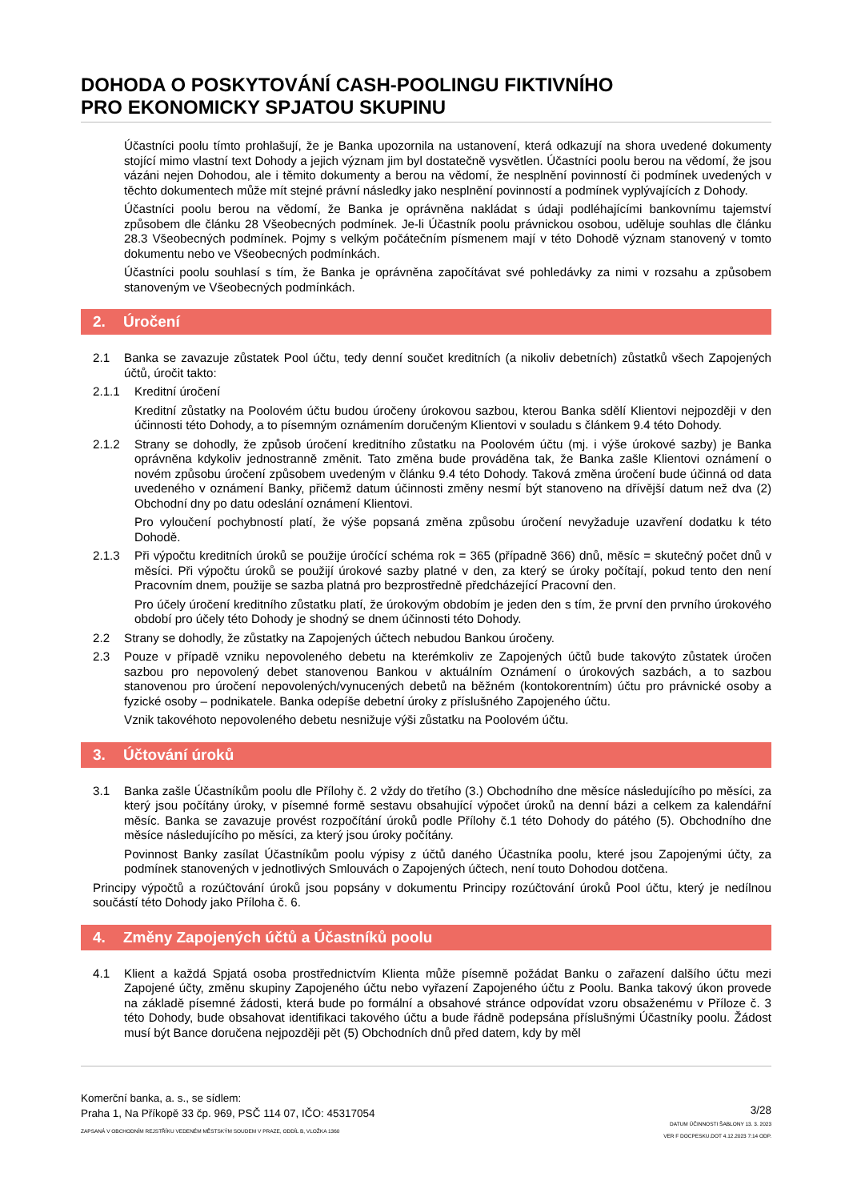DOHODA O POSKYTOVÁNÍ CASH-POOLINGU FIKTIVNÍHO
PRO EKONOMICKY SPJATOU SKUPINU
Účastníci poolu tímto prohlašují, že je Banka upozornila na ustanovení, která odkazují na shora uvedené dokumenty stojící mimo vlastní text Dohody a jejich význam jim byl dostatečně vysvětlen. Účastníci poolu berou na vědomí, že jsou vázáni nejen Dohodou, ale i těmito dokumenty a berou na vědomí, že nesplnění povinností či podmínek uvedených v těchto dokumentech může mít stejné právní následky jako nesplnění povinností a podmínek vyplývajících z Dohody.
Účastníci poolu berou na vědomí, že Banka je oprávněna nakládat s údaji podléhajícími bankovnímu tajemství způsobem dle článku 28 Všeobecných podmínek. Je-li Účastník poolu právnickou osobou, uděluje souhlas dle článku 28.3 Všeobecných podmínek. Pojmy s velkým počátečním písmenem mají v této Dohodě význam stanovený v tomto dokumentu nebo ve Všeobecných podmínkách.
Účastníci poolu souhlasí s tím, že Banka je oprávněna započítávat své pohledávky za nimi v rozsahu a způsobem stanoveným ve Všeobecných podmínkách.
2. Úročení
2.1 Banka se zavazuje zůstatek Pool účtu, tedy denní součet kreditních (a nikoliv debetních) zůstatků všech Zapojených účtů, úročit takto:
2.1.1 Kreditní úročení
Kreditní zůstatky na Poolovém účtu budou úročeny úrokovou sazbou, kterou Banka sdělí Klientovi nejpozději v den účinnosti této Dohody, a to písemným oznámením doručeným Klientovi v souladu s článkem 9.4 této Dohody.
2.1.2 Strany se dohodly, že způsob úročení kreditního zůstatku na Poolovém účtu (mj. i výše úrokové sazby) je Banka oprávněna kdykoliv jednostranně změnit. Tato změna bude prováděna tak, že Banka zašle Klientovi oznámení o novém způsobu úročení způsobem uvedeným v článku 9.4 této Dohody. Taková změna úročení bude účinná od data uvedeného v oznámení Banky, přičemž datum účinnosti změny nesmí být stanoveno na dřívější datum než dva (2) Obchodní dny po datu odeslání oznámení Klientovi.
Pro vyloučení pochybností platí, že výše popsaná změna způsobu úročení nevyžaduje uzavření dodatku k této Dohodě.
2.1.3 Při výpočtu kreditních úroků se použije úročící schéma rok = 365 (případně 366) dnů, měsíc = skutečný počet dnů v měsíci. Při výpočtu úroků se použijí úrokové sazby platné v den, za který se úroky počítají, pokud tento den není Pracovním dnem, použije se sazba platná pro bezprostředně předcházející Pracovní den.
Pro účely úročení kreditního zůstatku platí, že úrokovým obdobím je jeden den s tím, že první den prvního úrokového období pro účely této Dohody je shodný se dnem účinnosti této Dohody.
2.2 Strany se dohodly, že zůstatky na Zapojených účtech nebudou Bankou úročeny.
2.3 Pouze v případě vzniku nepovoleného debetu na kterémkoliv ze Zapojených účtů bude takovýto zůstatek úročen sazbou pro nepovolený debet stanovenou Bankou v aktuálním Oznámení o úrokových sazbách, a to sazbou stanovenou pro úročení nepovolených/vynucených debetů na běžném (kontokorentním) účtu pro právnické osoby a fyzické osoby – podnikatele. Banka odepíše debetní úroky z příslušného Zapojeného účtu.
Vznik takovéhoto nepovoleného debetu nesnižuje výši zůstatku na Poolovém účtu.
3. Účtování úroků
3.1 Banka zašle Účastníkům poolu dle Přílohy č. 2 vždy do třetího (3.) Obchodního dne měsíce následujícího po měsíci, za který jsou počítány úroky, v písemné formě sestavu obsahující výpočet úroků na denní bázi a celkem za kalendářní měsíc. Banka se zavazuje provést rozpočítání úroků podle Přílohy č.1 této Dohody do pátého (5). Obchodního dne měsíce následujícího po měsíci, za který jsou úroky počítány.
Povinnost Banky zasílat Účastníkům poolu výpisy z účtů daného Účastníka poolu, které jsou Zapojenými účty, za podmínek stanovených v jednotlivých Smlouvách o Zapojených účtech, není touto Dohodou dotčena.
Principy výpočtů a rozúčtování úroků jsou popsány v dokumentu Principy rozúčtování úroků Pool účtu, který je nedílnou součástí této Dohody jako Příloha č. 6.
4. Změny Zapojených účtů a Účastníků poolu
4.1 Klient a každá Spjatá osoba prostřednictvím Klienta může písemně požádat Banku o zařazení dalšího účtu mezi Zapojené účty, změnu skupiny Zapojeného účtu nebo vyřazení Zapojeného účtu z Poolu. Banka takový úkon provede na základě písemné žádosti, která bude po formální a obsahové stránce odpovídat vzoru obsaženému v Příloze č. 3 této Dohody, bude obsahovat identifikaci takového účtu a bude řádně podepsána příslušnými Účastníky poolu. Žádost musí být Bance doručena nejpozději pět (5) Obchodních dnů před datem, kdy by měl
Komerční banka, a. s., se sídlem:
Praha 1, Na Příkopě 33 čp. 969, PSČ 114 07, IČO: 45317054
ZAPSANÁ V OBCHODNÍM REJSTŘÍKU VEDENÉM MĚSTSKÝM SOUDEM V PRAZE, ODDÍL B, VLOŽKA 1360
3/28
DATUM ÚČINNOSTI ŠABLONY 13. 3. 2023
VER F DOCPESKU.DOT 4.12.2023 7:14 ODP.